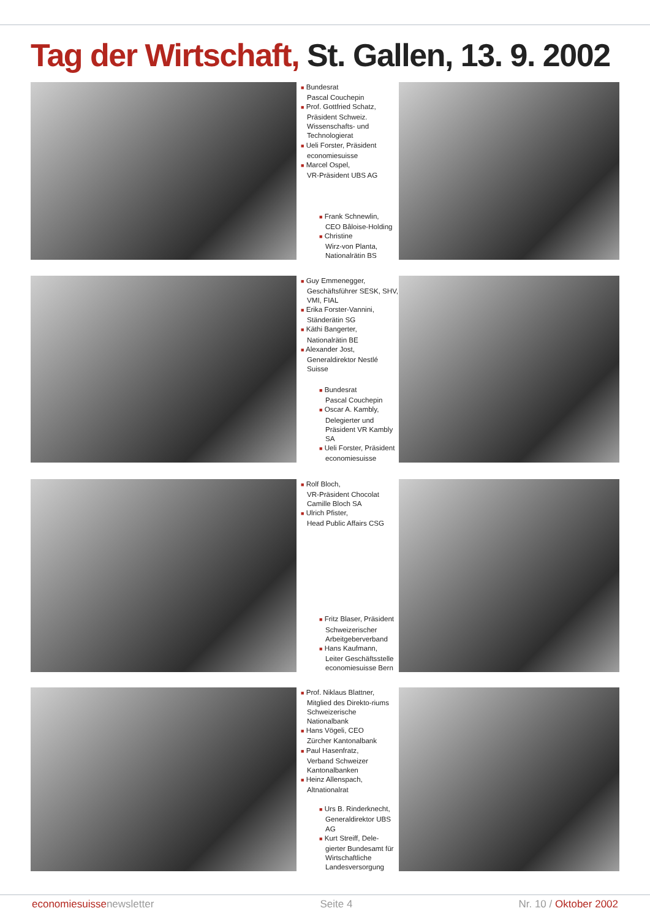Tag der Wirtschaft, St. Gallen, 13. 9. 2002
■ Bundesrat
Pascal Couchepin
■ Prof. Gottfried Schatz,
Präsident Schweiz. Wissenschafts- und Technologierat
■ Ueli Forster, Präsident
economiesuisse
■ Marcel Ospel,
VR-Präsident UBS AG
■ Frank Schnewlin,
CEO Bâloise-Holding
■ Christine
Wirz-von Planta, Nationalrätin BS
■ Guy Emmenegger,
Geschäftsführer SESK, SHV, VMI, FIAL
■ Erika Forster-Vannini,
Ständerätin SG
■ Käthi Bangerter,
Nationalrätin BE
■ Alexander Jost,
Generaldirektor Nestlé Suisse
■ Bundesrat
Pascal Couchepin
■ Oscar A. Kambly,
Delegierter und Präsident VR Kambly SA
■ Ueli Forster, Präsident
economiesuisse
■ Rolf Bloch,
VR-Präsident Chocolat Camille Bloch SA
■ Ulrich Pfister,
Head Public Affairs CSG
■ Fritz Blaser, Präsident
Schweizerischer Arbeitgeberverband
■ Hans Kaufmann,
Leiter Geschäftsstelle economiesuisse Bern
■ Prof. Niklaus Blattner,
Mitglied des Direkto-riums Schweizerische Nationalbank
■ Hans Vögeli, CEO
Zürcher Kantonalbank
■ Paul Hasenfratz,
Verband Schweizer Kantonalbanken
■ Heinz Allenspach,
Altnationalrat
■ Urs B. Rinderknecht,
Generaldirektor UBS AG
■ Kurt Streiff, Dele-
gierter Bundesamt für Wirtschaftliche Landesversorgung
economiesuissenewsletter Seite 4 Nr. 10 / Oktober 2002